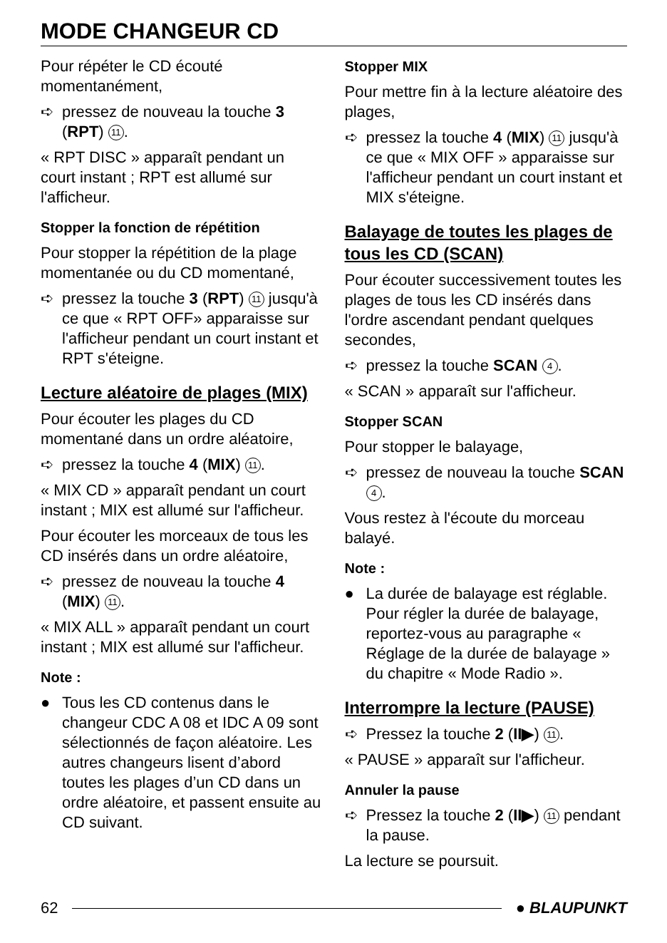MODE CHANGEUR CD
Pour répéter le CD écouté momentanément,
➪ pressez de nouveau la touche 3 (RPT) 11.
« RPT DISC » apparaît pendant un court instant ; RPT est allumé sur l'afficheur.
Stopper la fonction de répétition
Pour stopper la répétition de la plage momentanée ou du CD momentané,
➪ pressez la touche 3 (RPT) 11 jusqu'à ce que « RPT OFF» apparaisse sur l'afficheur pendant un court instant et RPT s'éteigne.
Lecture aléatoire de plages (MIX)
Pour écouter les plages du CD momentané dans un ordre aléatoire,
➪ pressez la touche 4 (MIX) 11.
« MIX CD » apparaît pendant un court instant ; MIX est allumé sur l'afficheur.
Pour écouter les morceaux de tous les CD insérés dans un ordre aléatoire,
➪ pressez de nouveau la touche 4 (MIX) 11.
« MIX ALL » apparaît pendant un court instant ; MIX est allumé sur l'afficheur.
Note :
● Tous les CD contenus dans le changeur CDC A 08 et IDC A 09 sont sélectionnés de façon aléatoire. Les autres changeurs lisent d’abord toutes les plages d’un CD dans un ordre aléatoire, et passent ensuite au CD suivant.
Stopper MIX
Pour mettre fin à la lecture aléatoire des plages,
➪ pressez la touche 4 (MIX) 11 jusqu'à ce que « MIX OFF » apparaisse sur l'afficheur pendant un court instant et MIX s'éteigne.
Balayage de toutes les plages de tous les CD (SCAN)
Pour écouter successivement toutes les plages de tous les CD insérés dans l'ordre ascendant pendant quelques secondes,
➪ pressez la touche SCAN 4.
« SCAN » apparaît sur l'afficheur.
Stopper SCAN
Pour stopper le balayage,
➪ pressez de nouveau la touche SCAN 4.
Vous restez à l'écoute du morceau balayé.
Note :
● La durée de balayage est réglable. Pour régler la durée de balayage, reportez-vous au paragraphe « Réglage de la durée de balayage » du chapitre « Mode Radio ».
Interrompre la lecture (PAUSE)
➪ Pressez la touche 2 (II▶) 11.
« PAUSE » apparaît sur l'afficheur.
Annuler la pause
➪ Pressez la touche 2 (II▶) 11 pendant la pause.
La lecture se poursuit.
62 ● BLAUPUNKT